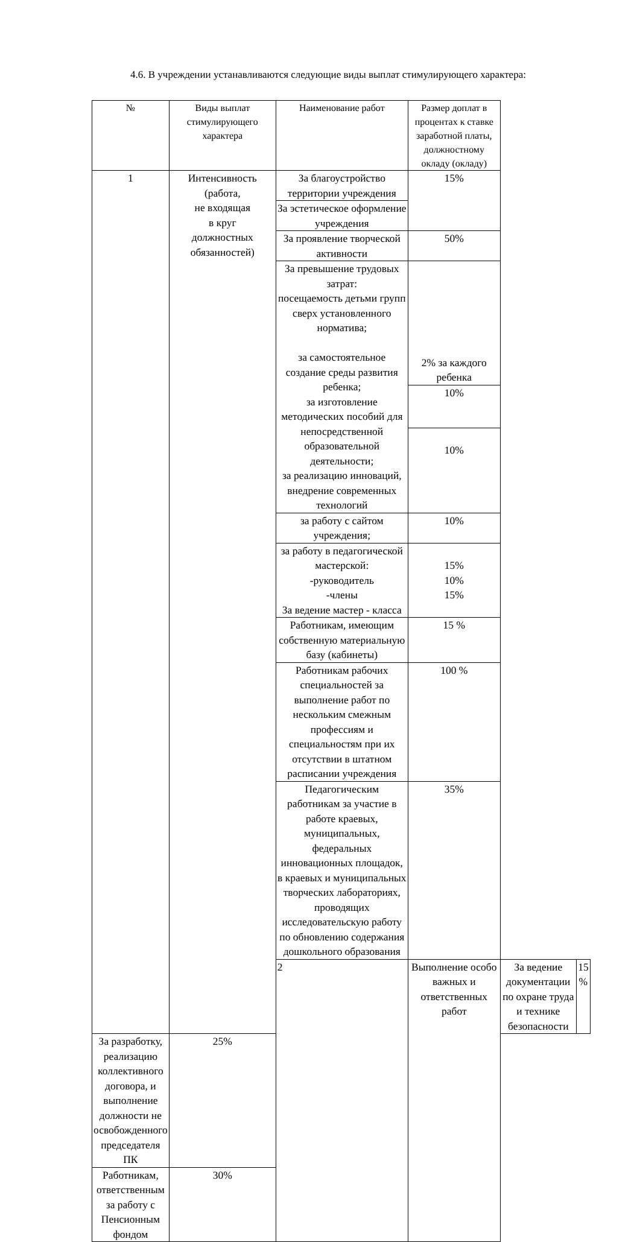4.6. В учреждении устанавливаются следующие виды выплат стимулирующего характера:
| № | Виды выплат стимулирующего характера | Наименование работ | Размер доплат в процентах к ставке заработной платы, должностному окладу (окладу) | | |
| --- | --- | --- | --- | --- | --- |
| 1 | Интенсивность (работа, не входящая в круг должностных обязанностей) | За благоустройство территории учреждения | 15% | | |
| | | За эстетическое оформление учреждения | | | |
| | | За проявление творческой активности | 50% | | |
| | | За превышение трудовых затрат: посещаемость детьми групп сверх установленного норматива; за самостоятельное создание среды развития ребенка; за изготовление методических пособий для непосредственной образовательной деятельности; за реализацию инноваций, внедрение современных технологий | 2% за каждого ребенка | | |
| | | | 10% | | |
| | | | 10% | | |
| | | за работу с сайтом учреждения; | 10% | | |
| | | за работу в педагогической мастерской: -руководитель -члены За ведение мастер - класса | 15% 10% 15% | | |
| | | Работникам, имеющим собственную материальную базу (кабинеты) | 15 % | | |
| | | Работникам рабочих специальностей за выполнение работ по нескольким смежным профессиям и специальностям при их отсутствии в штатном расписании учреждения | 100 % | | |
| | | Педагогическим работникам за участие в работе краевых, муниципальных, федеральных инновационных площадок, в краевых и муниципальных творческих лабораториях, проводящих исследовательскую работу по обновлению содержания дошкольного образования | 35% | | |
| | | 2 | Выполнение особо важных и ответственных работ | За ведение документации по охране труда и технике безопасности | 15 % |
| За разработку, реализацию коллективного договора, и выполнение должности не освобожденного председателя ПК | 25% | | | | |
| Работникам, ответственным за работу с Пенсионным фондом | 30% | | | | |